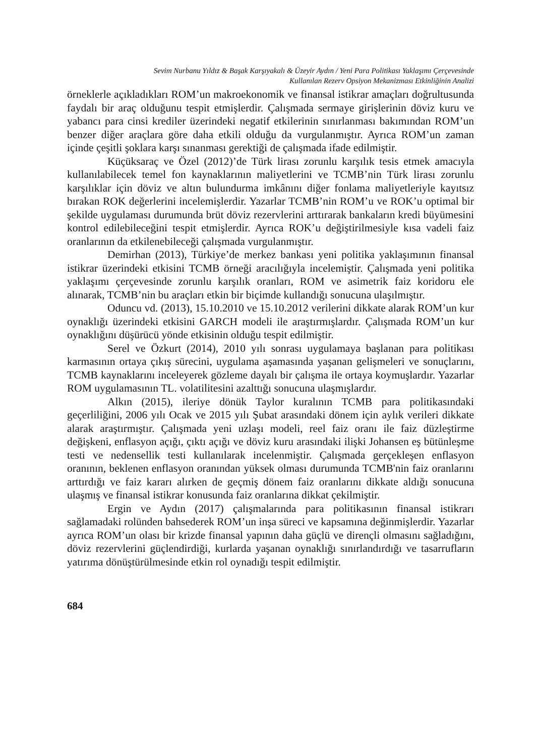Sevim Nurbanu Yıldız & Başak Karşıyakalı & Üzeyir Aydın / Yeni Para Politikası Yaklaşımı Çerçevesinde
Kullanılan Rezerv Opsiyon Mekanizması Etkinliğinin Analizi
örneklerle açıkladıkları ROM’un makroekonomik ve finansal istikrar amaçları doğrultusunda faydalı bir araç olduğunu tespit etmişlerdir. Çalışmada sermaye girişlerinin döviz kuru ve yabancı para cinsi krediler üzerindeki negatif etkilerinin sınırlanması bakımından ROM’un benzer diğer araçlara göre daha etkili olduğu da vurgulanmıştır. Ayrıca ROM’un zaman içinde çeşitli şoklara karşı sınanması gerektiği de çalışmada ifade edilmiştir.
Küçüksaraç ve Özel (2012)’de Türk lirası zorunlu karşılık tesis etmek amacıyla kullanılabilecek temel fon kaynaklarının maliyetlerini ve TCMB’nin Türk lirası zorunlu karşılıklar için döviz ve altın bulundurma imkânını diğer fonlama maliyetleriyle kayıtsız bırakan ROK değerlerini incelemişlerdir. Yazarlar TCMB’nin ROM’u ve ROK’u optimal bir şekilde uygulaması durumunda brüt döviz rezervlerini arttırarak bankaların kredi büyümesini kontrol edilebileceğini tespit etmişlerdir. Ayrıca ROK’u değiştirilmesiyle kısa vadeli faiz oranlarının da etkilenebileceği çalışmada vurgulanmıştır.
Demirhan (2013), Türkiye’de merkez bankası yeni politika yaklaşımının finansal istikrar üzerindeki etkisini TCMB örneği aracılığıyla incelemiştir. Çalışmada yeni politika yaklaşımı çerçevesinde zorunlu karşılık oranları, ROM ve asimetrik faiz koridoru ele alınarak, TCMB’nin bu araçları etkin bir biçimde kullandığı sonucuna ulaşılmıştır.
Oduncu vd. (2013), 15.10.2010 ve 15.10.2012 verilerini dikkate alarak ROM’un kur oynaklığı üzerindeki etkisini GARCH modeli ile araştırmışlardır. Çalışmada ROM’un kur oynaklığını düşürücü yönde etkisinin olduğu tespit edilmiştir.
Serel ve Özkurt (2014), 2010 yılı sonrası uygulamaya başlanan para politikası karmasının ortaya çıkış sürecini, uygulama aşamasında yaşanan gelişmeleri ve sonuçlarını, TCMB kaynaklarını inceleyerek gözleme dayalı bir çalışma ile ortaya koymuşlardır. Yazarlar ROM uygulamasının TL. volatilitesini azalttığı sonucuna ulaşmışlardır.
Alkın (2015), ileriye dönük Taylor kuralının TCMB para politikasındaki geçerliliğini, 2006 yılı Ocak ve 2015 yılı Şubat arasındaki dönem için aylık verileri dikkate alarak araştırmıştır. Çalışmada yeni uzlaşı modeli, reel faiz oranı ile faiz düzleştirme değişkeni, enflasyon açığı, çıktı açığı ve döviz kuru arasındaki ilişki Johansen eş bütünleşme testi ve nedensellik testi kullanılarak incelenmiştir. Çalışmada gerçekleşen enflasyon oranının, beklenen enflasyon oranından yüksek olması durumunda TCMB'nin faiz oranlarını arttırdığı ve faiz kararı alırken de geçmiş dönem faiz oranlarını dikkate aldığı sonucuna ulaşmış ve finansal istikrar konusunda faiz oranlarına dikkat çekilmiştir.
Ergin ve Aydın (2017) çalışmalarında para politikasının finansal istikrarı sağlamadaki rolünden bahsederek ROM’un inşa süreci ve kapsamına değinmişlerdir. Yazarlar ayrıca ROM’un olası bir krizde finansal yapının daha güçlü ve dirençli olmasını sağladığını, döviz rezervlerini güçlendirdiği, kurlarda yaşanan oynaklığı sınırlandırdığı ve tasarrufların yatırıma dönüştürülmesinde etkin rol oynadığı tespit edilmiştir.
684